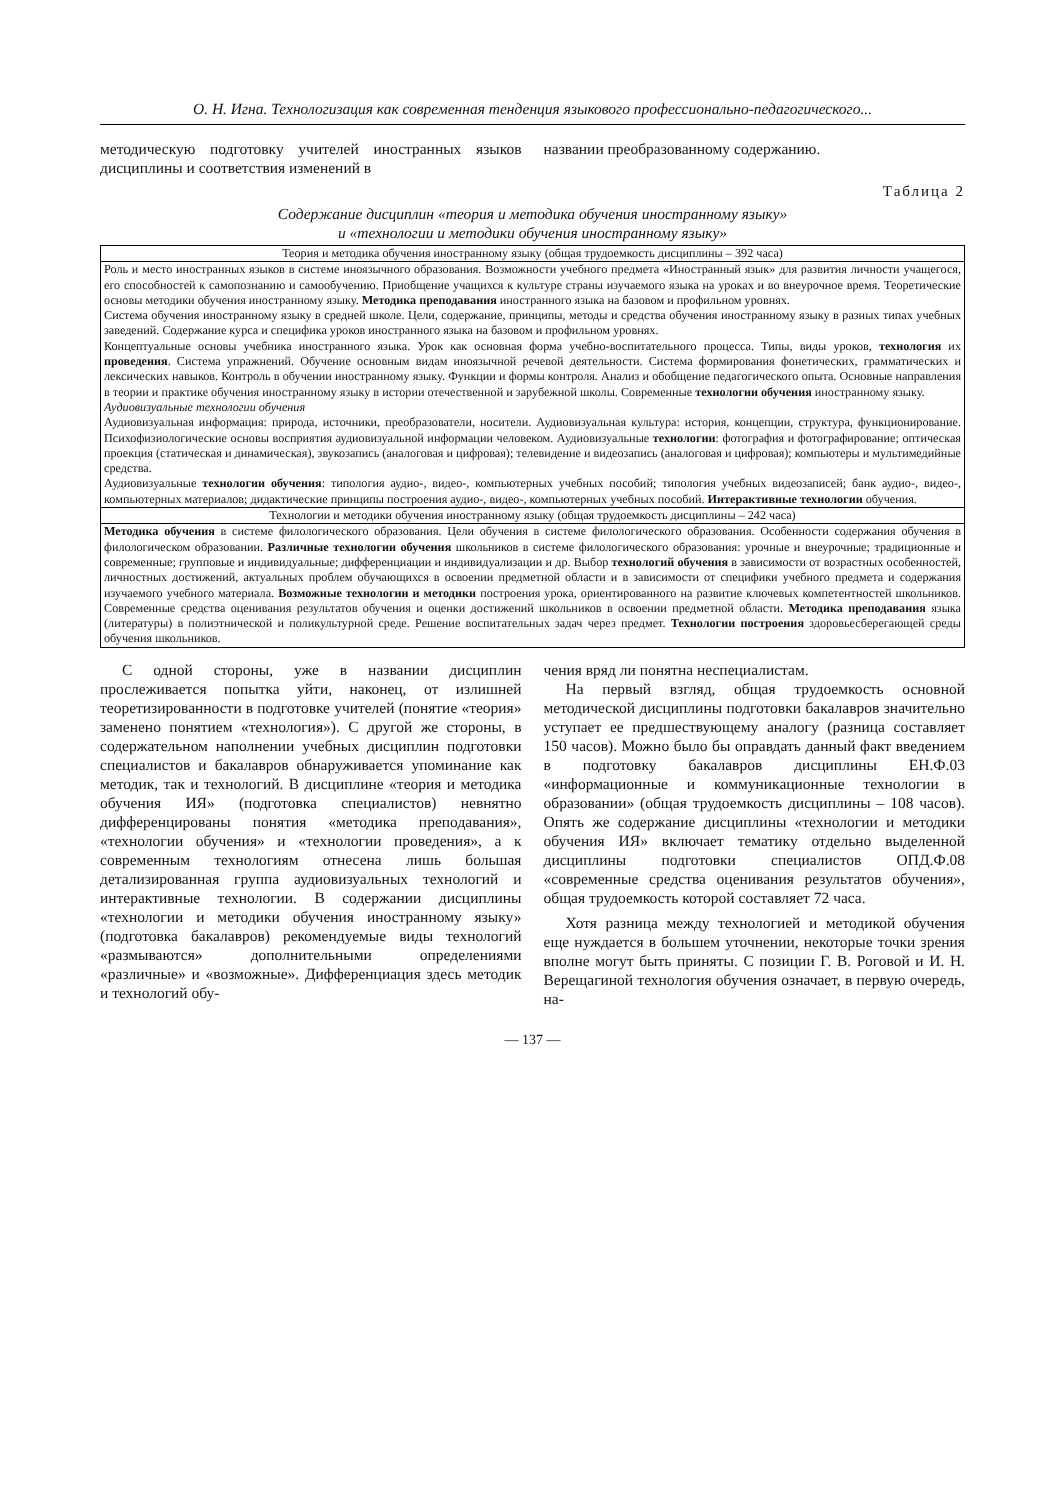О. Н. Игна. Технологизация как современная тенденция языкового профессионально-педагогического...
методическую подготовку учителей иностранных языков дисциплины и соответствия изменений в
названии преобразованному содержанию.
Таблица 2
Содержание дисциплин «теория и методика обучения иностранному языку»
и «технологии и методики обучения иностранному языку»
| Теория и методика обучения иностранному языку (общая трудоемкость дисциплины – 392 часа) |
| --- |
| Роль и место иностранных языков в системе иноязычного образования. Возможности учебного предмета «Иностранный язык» для развития личности учащегося, его способностей к самопознанию и самообучению. Приобщение учащихся к культуре страны изучаемого языка на уроках и во внеурочное время. Теоретические основы методики обучения иностранному языку. Методика преподавания иностранного языка на базовом и профильном уровнях. Система обучения иностранному языку в средней школе. Цели, содержание, принципы, методы и средства обучения иностранному языку в разных типах учебных заведений. Содержание курса и специфика уроков иностранного языка на базовом и профильном уровнях. Концептуальные основы учебника иностранного языка. Урок как основная форма учебно-воспитательного процесса. Типы, виды уроков, технология их проведения . Система упражнений. Обучение основным видам иноязычной речевой деятельности. Система формирования фонетических, грамматических и лексических навыков. Контроль в обучении иностранному языку. Функции и формы контроля. Анализ и обобщение педагогического опыта. Основные направления в теории и практике обучения иностранному языку в истории отечественной и зарубежной школы. Современные технологии обучения иностранному языку. Аудиовизуальные технологии обучения Аудиовизуальная информация: природа, источники, преобразователи, носители. Аудиовизуальная культура: история, концепции, структура, функционирование. Психофизиологические основы восприятия аудиовизуальной информации человеком. Аудиовизуальные технологии : фотография и фотографирование; оптическая проекция (статическая и динамическая), звукозапись (аналоговая и цифровая); телевидение и видеозапись (аналоговая и цифровая); компьютеры и мультимедийные средства. Аудиовизуальные технологии обучения : типология аудио-, видео-, компьютерных учебных пособий; типология учебных видеозаписей; банк аудио-, видео-, компьютерных материалов; дидактические принципы построения аудио-, видео-, компьютерных учебных пособий. Интерактивные технологии обучения. |
| Технологии и методики обучения иностранному языку (общая трудоемкость дисциплины – 242 часа) |
| Методика обучения в системе филологического образования. Цели обучения в системе филологического образования. Особенности содержания обучения в филологическом образовании. Различные технологии обучения школьников в системе филологического образования: урочные и внеурочные; традиционные и современные; групповые и индивидуальные; дифференциации и индивидуализации и др. Выбор технологий обучения в зависимости от возрастных особенностей, личностных достижений, актуальных проблем обучающихся в освоении предметной области и в зависимости от специфики учебного предмета и содержания изучаемого учебного материала. Возможные технологии и методики построения урока, ориентированного на развитие ключевых компетентностей школьников. Современные средства оценивания результатов обучения и оценки достижений школьников в освоении предметной области. Методика преподавания языка (литературы) в полиэтнической и поликультурной среде. Решение воспитательных задач через предмет. Технологии построения здоровьесберегающей среды обучения школьников. |
С одной стороны, уже в названии дисциплин прослеживается попытка уйти, наконец, от излишней теоретизированности в подготовке учителей (понятие «теория» заменено понятием «технология»). С другой же стороны, в содержательном наполнении учебных дисциплин подготовки специалистов и бакалавров обнаруживается упоминание как методик, так и технологий. В дисциплине «теория и методика обучения ИЯ» (подготовка специалистов) невнятно дифференцированы понятия «методика преподавания», «технологии обучения» и «технологии проведения», а к современным технологиям отнесена лишь большая детализированная группа аудиовизуальных технологий и интерактивные технологии. В содержании дисциплины «технологии и методики обучения иностранному языку» (подготовка бакалавров) рекомендуемые виды технологий «размываются» дополнительными определениями «различные» и «возможные». Дифференциация здесь методик и технологий обу-
чения вряд ли понятна неспециалистам.
На первый взгляд, общая трудоемкость основной методической дисциплины подготовки бакалавров значительно уступает ее предшествующему аналогу (разница составляет 150 часов). Можно было бы оправдать данный факт введением в подготовку бакалавров дисциплины ЕН.Ф.03 «информационные и коммуникационные технологии в образовании» (общая трудоемкость дисциплины – 108 часов). Опять же содержание дисциплины «технологии и методики обучения ИЯ» включает тематику отдельно выделенной дисциплины подготовки специалистов ОПД.Ф.08 «современные средства оценивания результатов обучения», общая трудоемкость которой составляет 72 часа.
Хотя разница между технологией и методикой обучения еще нуждается в большем уточнении, некоторые точки зрения вполне могут быть приняты. С позиции Г. В. Роговой и И. Н. Верещагиной технология обучения означает, в первую очередь, на-
— 137 —